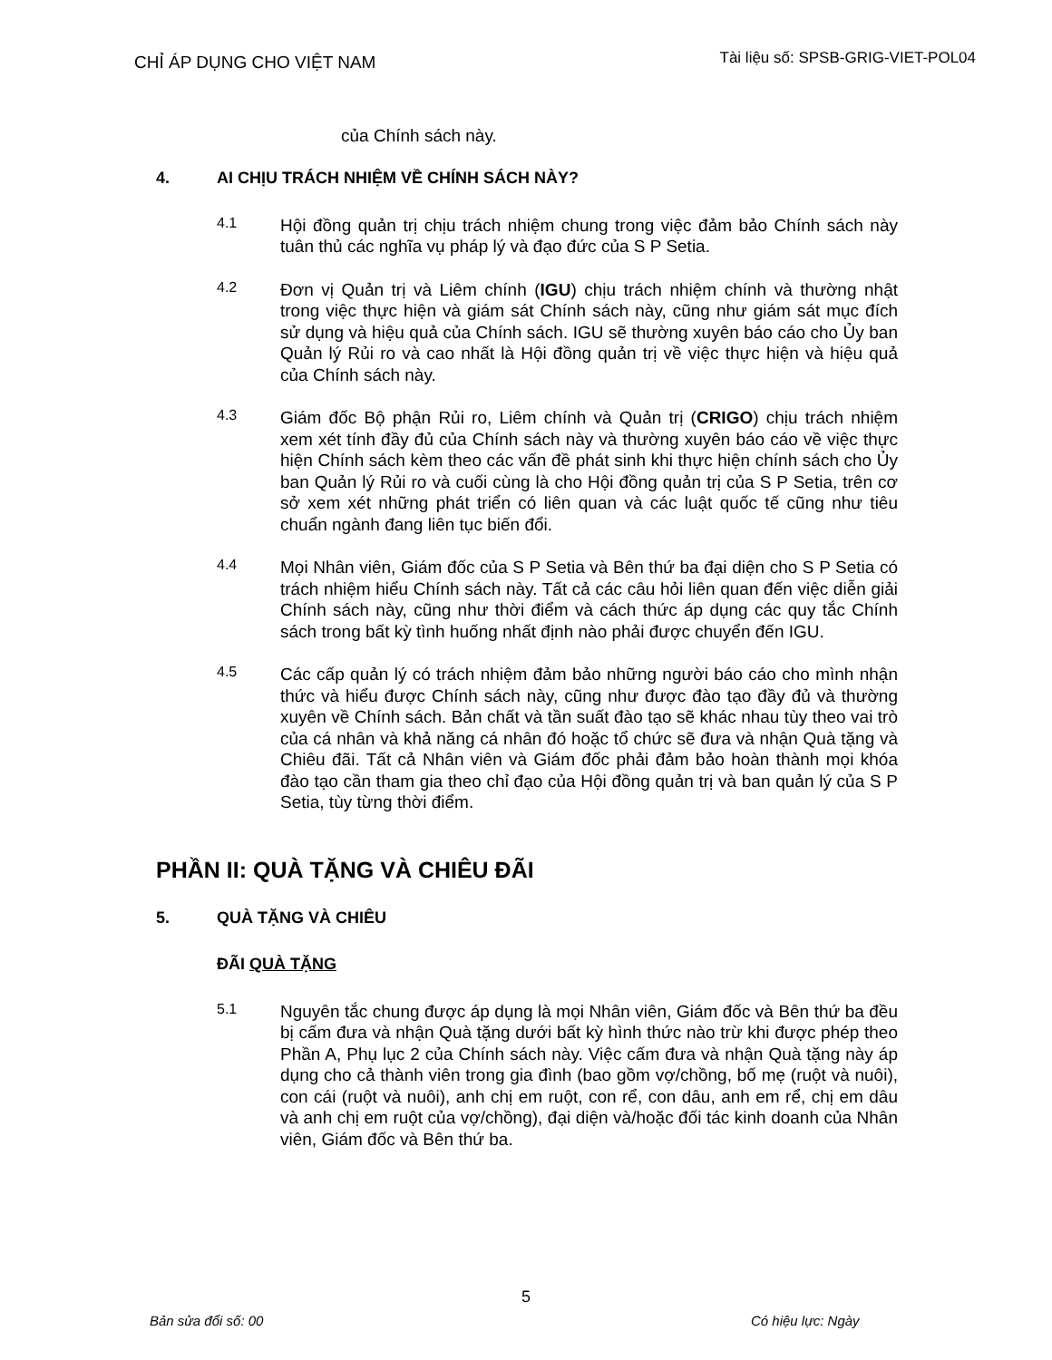CHỈ ÁP DỤNG CHO VIỆT NAM Tài liệu số: SPSB-GRIG-VIET-POL04
của Chính sách này.
4. AI CHỊU TRÁCH NHIỆM VỀ CHÍNH SÁCH NÀY?
4.1
Hội đồng quản trị chịu trách nhiệm chung trong việc đảm bảo Chính sách này tuân thủ các nghĩa vụ pháp lý và đạo đức của S P Setia.
4.2
Đơn vị Quản trị và Liêm chính (IGU) chịu trách nhiệm chính và thường nhật trong việc thực hiện và giám sát Chính sách này, cũng như giám sát mục đích sử dụng và hiệu quả của Chính sách. IGU sẽ thường xuyên báo cáo cho Ủy ban Quản lý Rủi ro và cao nhất là Hội đồng quản trị về việc thực hiện và hiệu quả của Chính sách này.
4.3
Giám đốc Bộ phận Rủi ro, Liêm chính và Quản trị (CRIGO) chịu trách nhiệm xem xét tính đầy đủ của Chính sách này và thường xuyên báo cáo về việc thực hiện Chính sách kèm theo các vấn đề phát sinh khi thực hiện chính sách cho Ủy ban Quản lý Rủi ro và cuối cùng là cho Hội đồng quản trị của S P Setia, trên cơ sở xem xét những phát triển có liên quan và các luật quốc tế cũng như tiêu chuẩn ngành đang liên tục biến đổi.
4.4
Mọi Nhân viên, Giám đốc của S P Setia và Bên thứ ba đại diện cho S P Setia có trách nhiệm hiểu Chính sách này. Tất cả các câu hỏi liên quan đến việc diễn giải Chính sách này, cũng như thời điểm và cách thức áp dụng các quy tắc Chính sách trong bất kỳ tình huống nhất định nào phải được chuyển đến IGU.
4.5
Các cấp quản lý có trách nhiệm đảm bảo những người báo cáo cho mình nhận thức và hiểu được Chính sách này, cũng như được đào tạo đầy đủ và thường xuyên về Chính sách. Bản chất và tần suất đào tạo sẽ khác nhau tùy theo vai trò của cá nhân và khả năng cá nhân đó hoặc tổ chức sẽ đưa và nhận Quà tặng và Chiêu đãi. Tất cả Nhân viên và Giám đốc phải đảm bảo hoàn thành mọi khóa đào tạo cần tham gia theo chỉ đạo của Hội đồng quản trị và ban quản lý của S P Setia, tùy từng thời điểm.
PHẦN II: QUÀ TẶNG VÀ CHIÊU ĐÃI
5. QUÀ TẶNG VÀ CHIÊU
ĐÃI QUÀ TẶNG
5.1
Nguyên tắc chung được áp dụng là mọi Nhân viên, Giám đốc và Bên thứ ba đều bị cấm đưa và nhận Quà tặng dưới bất kỳ hình thức nào trừ khi được phép theo Phần A, Phụ lục 2 của Chính sách này. Việc cấm đưa và nhận Quà tặng này áp dụng cho cả thành viên trong gia đình (bao gồm vợ/chồng, bố mẹ (ruột và nuôi), con cái (ruột và nuôi), anh chị em ruột, con rể, con dâu, anh em rể, chị em dâu và anh chị em ruột của vợ/chồng), đại diện và/hoặc đối tác kinh doanh của Nhân viên, Giám đốc và Bên thứ ba.
5
Bản sửa đổi số: 00 Có hiệu lực: Ngày